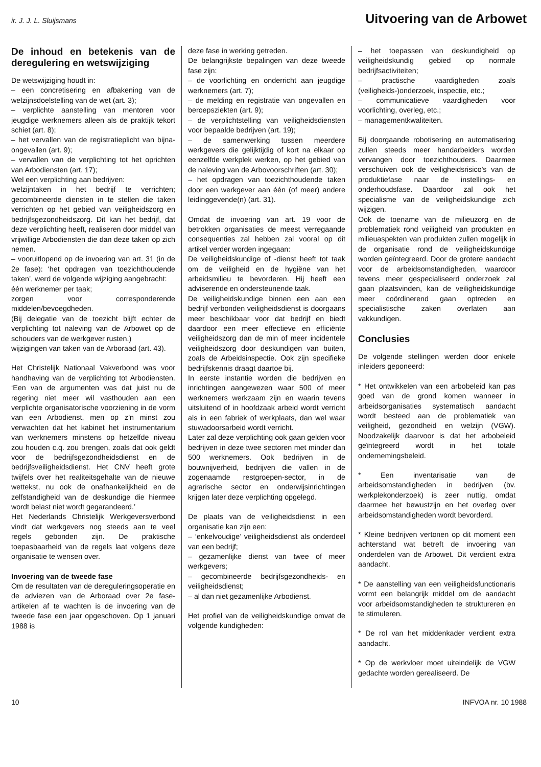ir. J. J. L. Sluijsmans Uitvoering van de Arbowet
De inhoud en betekenis van de deregulering en wetswijziging
De wetswijziging houdt in:
– een concretisering en afbakening van de welzijnsdoelstelling van de wet (art. 3);
– verplichte aanstelling van mentoren voor jeugdige werknemers alleen als de praktijk tekort schiet (art. 8);
– het vervallen van de registratieplicht van bijna-ongevallen (art. 9);
– vervallen van de verplichting tot het oprichten van Arbodiensten (art. 17);
Wel een verplichting aan bedrijven:
welzijntaken in het bedrijf te verrichten; gecombineerde diensten in te stellen die taken verrichten op het gebied van veiligheidszorg en bedrijfsgezondheidszorg. Dit kan het bedrijf, dat deze verplichting heeft, realiseren door middel van vrijwillige Arbodiensten die dan deze taken op zich nemen.
– vooruitlopend op de invoering van art. 31 (in de 2e fase): ‘het opdragen van toezichthoudende taken’, werd de volgende wijziging aangebracht:
één werknemer per taak;
zorgen voor corresponderende middelen/bevoegdheden.
(Bij delegatie van de toezicht blijft echter de verplichting tot naleving van de Arbowet op de schouders van de werkgever rusten.)
wijzigingen van taken van de Arboraad (art. 43).
Het Christelijk Nationaal Vakverbond was voor handhaving van de verplichting tot Arbodiensten. ‘Een van de argumenten was dat juist nu de regering niet meer wil vasthouden aan een verplichte organisatorische voorziening in de vorm van een Arbodienst, men op z'n minst zou verwachten dat het kabinet het instrumentarium van werknemers minstens op hetzelfde niveau zou houden c.q. zou brengen, zoals dat ook geldt voor de bedrijfsgezondheidsdienst en de bedrijfsveiligheidsdienst. Het CNV heeft grote twijfels over het realiteitsgehalte van de nieuwe wettekst, nu ook de onafhankelijkheid en de zelfstandigheid van de deskundige die hiermee wordt belast niet wordt gegarandeerd.’
Het Nederlands Christelijk Werkgeversverbond vindt dat werkgevers nog steeds aan te veel regels gebonden zijn. De praktische toepasbaarheid van de regels laat volgens deze organisatie te wensen over.
Invoering van de tweede fase
Om de resultaten van de dereguleringsoperatie en de adviezen van de Arboraad over 2e fase-artikelen af te wachten is de invoering van de tweede fase een jaar opgeschoven. Op 1 januari 1988 is
deze fase in werking getreden.
De belangrijkste bepalingen van deze tweede fase zijn:
– de voorlichting en onderricht aan jeugdige werknemers (art. 7);
– de melding en registratie van ongevallen en beroepsziekten (art. 9);
– de verplichtstelling van veiligheidsdiensten voor bepaalde bedrijven (art. 19);
– de samenwerking tussen meerdere werkgevers die gelijktijdig of kort na elkaar op eenzelfde werkplek werken, op het gebied van de naleving van de Arbovoorschriften (art. 30);
– het opdragen van toezichthoudende taken door een werkgever aan één (of meer) andere leidinggevende(n) (art. 31).
Omdat de invoering van art. 19 voor de betrokken organisaties de meest verregaande consequenties zal hebben zal vooral op dit artikel verder worden ingegaan:
De veiligheidskundige of -dienst heeft tot taak om de veiligheid en de hygiëne van het arbeidsmilieu te bevorderen. Hij heeft een adviserende en ondersteunende taak.
De veiligheidskundige binnen een aan een bedrijf verbonden veiligheidsdienst is doorgaans meer beschikbaar voor dat bedrijf en biedt daardoor een meer effectieve en efficiënte veiligheidszorg dan de min of meer incidentele veiligheidszorg door deskundigen van buiten, zoals de Arbeidsinspectie. Ook zijn specifieke bedrijfskennis draagt daartoe bij.
In eerste instantie worden die bedrijven en inrichtingen aangewezen waar 500 of meer werknemers werkzaam zijn en waarin tevens uitsluitend of in hoofdzaak arbeid wordt verricht als in een fabriek of werkplaats, dan wel waar stuwadoorsarbeid wordt verricht.
Later zal deze verplichting ook gaan gelden voor bedrijven in deze twee sectoren met minder dan 500 werknemers. Ook bedrijven in de bouwnijverheid, bedrijven die vallen in de zogenaamde restgroepen-sector, in de agrarische sector en onderwijsinrichtingen krijgen later deze verplichting opgelegd.
De plaats van de veiligheidsdienst in een organisatie kan zijn een:
– ‘enkelvoudige’ veiligheidsdienst als onderdeel van een bedrijf;
– gezamenlijke dienst van twee of meer werkgevers;
– gecombineerde bedrijfsgezondheids- en veiligheidsdienst;
– al dan niet gezamenlijke Arbodienst.
Het profiel van de veiligheidskundige omvat de volgende kundigheden:
– het toepassen van deskundigheid op veiligheidskundig gebied op normale bedrijfsactiviteiten;
– practische vaardigheden zoals (veiligheids-)onderzoek, inspectie, etc.;
– communicatieve vaardigheden voor voorlichting, overleg, etc.;
– managementkwaliteiten.
Bij doorgaande robotisering en automatisering zullen steeds meer handarbeiders worden vervangen door toezichthouders. Daarmee verschuiven ook de veiligheidsrisico's van de produktiefase naar de instellings- en onderhoudsfase. Daardoor zal ook het specialisme van de veiligheidskundige zich wijzigen.
Ook de toename van de milieuzorg en de problematiek rond veiligheid van produkten en milieuaspekten van produkten zullen mogelijk in de organisatie rond de veiligheidskundige worden geïntegreerd. Door de grotere aandacht voor de arbeidsomstandigheden, waardoor tevens meer gespecialiseerd onderzoek zal gaan plaatsvinden, kan de veiligheidskundige meer coördinerend gaan optreden en specialistische zaken overlaten aan vakkundigen.
Conclusies
De volgende stellingen werden door enkele inleiders geponeerd:
* Het ontwikkelen van een arbobeleid kan pas goed van de grond komen wanneer in arbeidsorganisaties systematisch aandacht wordt besteed aan de problematiek van veiligheid, gezondheid en welzijn (VGW). Noodzakelijk daarvoor is dat het arbobeleid geïntegreerd wordt in het totale ondernemingsbeleid.
* Een inventarisatie van de arbeidsomstandigheden in bedrijven (bv. werkplekonderzoek) is zeer nuttig, omdat daarmee het bewustzijn en het overleg over arbeidsomstandigheden wordt bevorderd.
* Kleine bedrijven vertonen op dit moment een achterstand wat betreft de invoering van onderdelen van de Arbowet. Dit verdient extra aandacht.
* De aanstelling van een veiligheidsfunctionaris vormt een belangrijk middel om de aandacht voor arbeidsomstandigheden te struktureren en te stimuleren.
* De rol van het middenkader verdient extra aandacht.
* Op de werkvloer moet uiteindelijk de VGW gedachte worden gerealiseerd. De
10 INFVOA nr. 10 1988